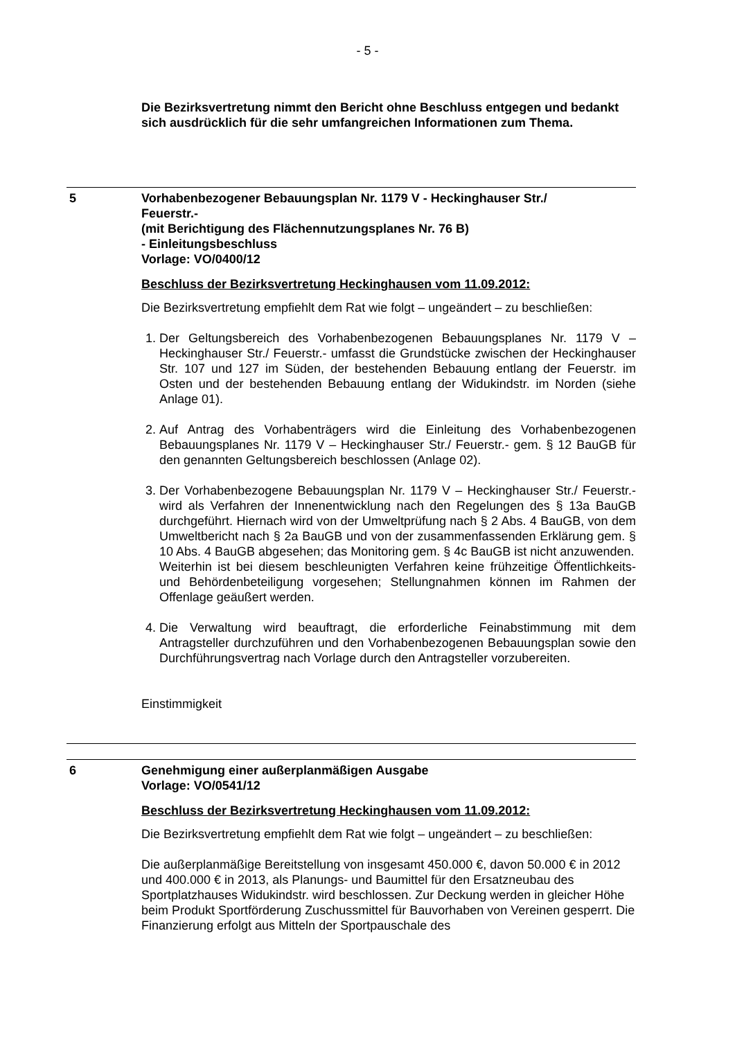- 5 -
Die Bezirksvertretung nimmt den Bericht ohne Beschluss entgegen und bedankt sich ausdrücklich für die sehr umfangreichen Informationen zum Thema.
5 Vorhabenbezogener Bebauungsplan Nr. 1179 V - Heckinghauser Str./
Feuerstr.-
(mit Berichtigung des Flächennutzungsplanes Nr. 76 B)
- Einleitungsbeschluss
Vorlage: VO/0400/12
Beschluss der Bezirksvertretung Heckinghausen vom 11.09.2012:
Die Bezirksvertretung empfiehlt dem Rat wie folgt – ungeändert – zu beschließen:
1. Der Geltungsbereich des Vorhabenbezogenen Bebauungsplanes Nr. 1179 V – Heckinghauser Str./ Feuerstr.- umfasst die Grundstücke zwischen der Heckinghauser Str. 107 und 127 im Süden, der bestehenden Bebauung entlang der Feuerstr. im Osten und der bestehenden Bebauung entlang der Widukindstr. im Norden (siehe Anlage 01).
2. Auf Antrag des Vorhabenträgers wird die Einleitung des Vorhabenbezogenen Bebauungsplanes Nr. 1179 V – Heckinghauser Str./ Feuerstr.- gem. § 12 BauGB für den genannten Geltungsbereich beschlossen (Anlage 02).
3. Der Vorhabenbezogene Bebauungsplan Nr. 1179 V – Heckinghauser Str./ Feuerstr.- wird als Verfahren der Innenentwicklung nach den Regelungen des § 13a BauGB durchgeführt. Hiernach wird von der Umweltprüfung nach § 2 Abs. 4 BauGB, von dem Umweltbericht nach § 2a BauGB und von der zusammenfassenden Erklärung gem. § 10 Abs. 4 BauGB abgesehen; das Monitoring gem. § 4c BauGB ist nicht anzuwenden.
Weiterhin ist bei diesem beschleunigten Verfahren keine frühzeitige Öffentlichkeits- und Behördenbeteiligung vorgesehen; Stellungnahmen können im Rahmen der Offenlage geäußert werden.
4. Die Verwaltung wird beauftragt, die erforderliche Feinabstimmung mit dem Antragsteller durchzuführen und den Vorhabenbezogenen Bebauungsplan sowie den Durchführungsvertrag nach Vorlage durch den Antragsteller vorzubereiten.
Einstimmigkeit
6 Genehmigung einer außerplanmäßigen Ausgabe
Vorlage: VO/0541/12
Beschluss der Bezirksvertretung Heckinghausen vom 11.09.2012:
Die Bezirksvertretung empfiehlt dem Rat wie folgt – ungeändert – zu beschließen:
Die außerplanmäßige Bereitstellung von insgesamt 450.000 €, davon 50.000 € in 2012 und 400.000 € in 2013, als Planungs- und Baumittel für den Ersatzneubau des Sportplatzhauses Widukindstr. wird beschlossen. Zur Deckung werden in gleicher Höhe beim Produkt Sportförderung Zuschussmittel für Bauvorhaben von Vereinen gesperrt. Die Finanzierung erfolgt aus Mitteln der Sportpauschale des